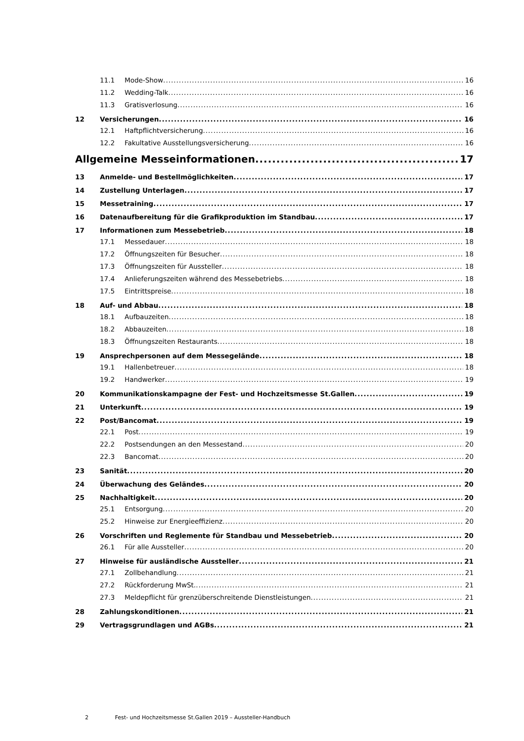11.1 Mode-Show 16
11.2 Wedding-Talk 16
11.3 Gratisverlosung 16
12 Versicherungen 16
12.1 Haftpflichtversicherung 16
12.2 Fakultative Ausstellungsversicherung 16
Allgemeine Messeinformationen 17
13 Anmelde- und Bestellmöglichkeiten 17
14 Zustellung Unterlagen 17
15 Messetraining 17
16 Datenaufbereitung für die Grafikproduktion im Standbau 17
17 Informationen zum Messebetrieb 18
17.1 Messedauer 18
17.2 Öffnungszeiten für Besucher 18
17.3 Öffnungszeiten für Aussteller 18
17.4 Anlieferungszeiten während des Messebetriebs 18
17.5 Eintrittspreise 18
18 Auf- und Abbau 18
18.1 Aufbauzeiten 18
18.2 Abbauzeiten 18
18.3 Öffnungszeiten Restaurants 18
19 Ansprechpersonen auf dem Messegelände 18
19.1 Hallenbetreuer 18
19.2 Handwerker 19
20 Kommunikationskampagne der Fest- und Hochzeitsmesse St.Gallen 19
21 Unterkunft 19
22 Post/Bancomat 19
22.1 Post 19
22.2 Postsendungen an den Messestand 20
22.3 Bancomat 20
23 Sanität 20
24 Überwachung des Geländes 20
25 Nachhaltigkeit 20
25.1 Entsorgung 20
25.2 Hinweise zur Energieeffizienz 20
26 Vorschriften und Reglemente für Standbau und Messebetrieb 20
26.1 Für alle Aussteller 20
27 Hinweise für ausländische Aussteller 21
27.1 Zollbehandlung 21
27.2 Rückforderung MwSt. 21
27.3 Meldepflicht für grenzüberschreitende Dienstleistungen 21
28 Zahlungskonditionen 21
29 Vertragsgrundlagen und AGBs 21
2 Fest- und Hochzeitsmesse St.Gallen 2019 – Aussteller-Handbuch